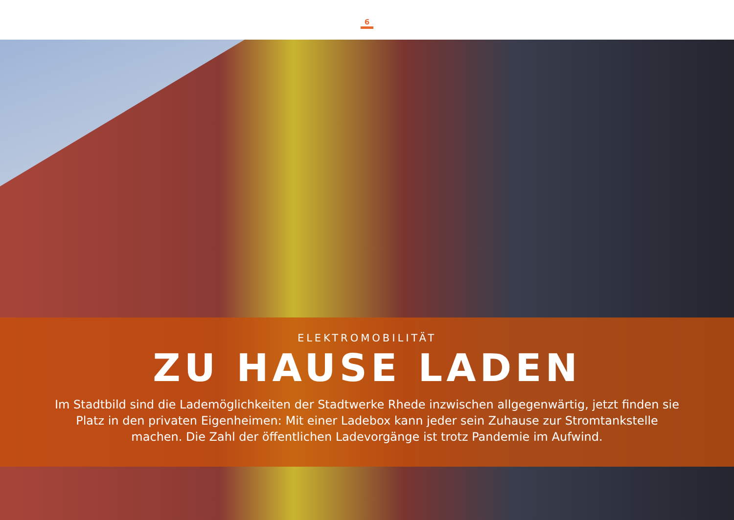6
ELEKTROMOBILITÄT
ZU HAUSE LADEN
Im Stadtbild sind die Lademöglichkeiten der Stadtwerke Rhede inzwischen allgegenwärtig, jetzt finden sie Platz in den privaten Eigenheimen: Mit einer Ladebox kann jeder sein Zuhause zur Stromtankstelle machen. Die Zahl der öffentlichen Ladevorgänge ist trotz Pandemie im Aufwind.